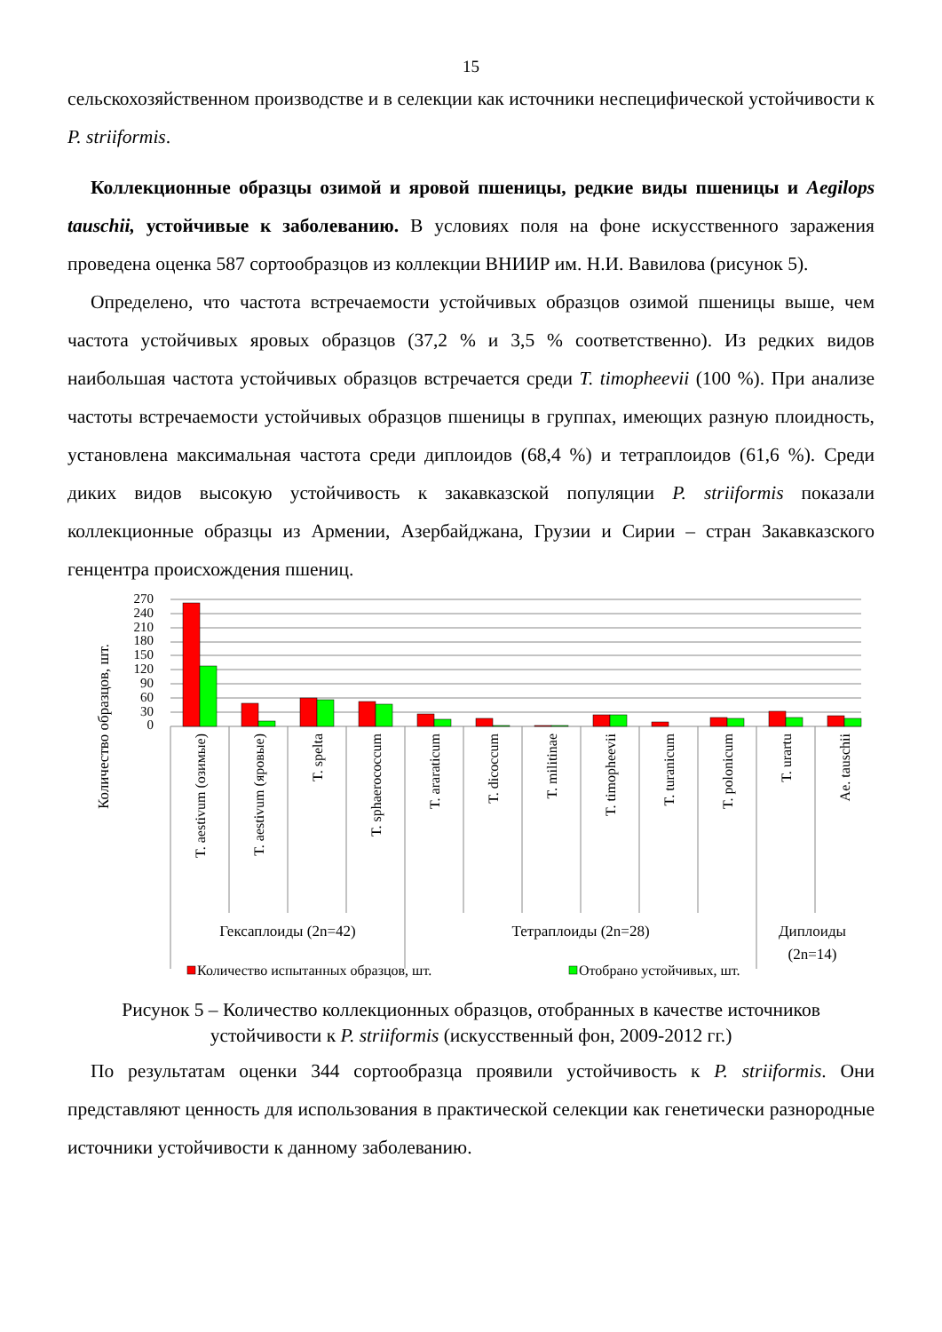15
сельскохозяйственном производстве и в селекции как источники неспецифической устойчивости к P. striiformis.
Коллекционные образцы озимой и яровой пшеницы, редкие виды пшеницы и Aegilops tauschii, устойчивые к заболеванию. В условиях поля на фоне искусственного заражения проведена оценка 587 сортообразцов из коллекции ВНИИР им. Н.И. Вавилова (рисунок 5).
Определено, что частота встречаемости устойчивых образцов озимой пшеницы выше, чем частота устойчивых яровых образцов (37,2 % и 3,5 % соответственно). Из редких видов наибольшая частота устойчивых образцов встречается среди T. timopheevii (100 %). При анализе частоты встречаемости устойчивых образцов пшеницы в группах, имеющих разную плоидность, установлена максимальная частота среди диплоидов (68,4 %) и тетраплоидов (61,6 %). Среди диких видов высокую устойчивость к закавказской популяции P. striiformis показали коллекционные образцы из Армении, Азербайджана, Грузии и Сирии – стран Закавказского генцентра происхождения пшениц.
Количество образцов, шт.
0
30
60
90
120
150
180
210
240
270
T. aestivum (озимые)
T. aestivum (яровые)
T. spelta
T. sphaerococcum
T. araraticum
T. dicoccum
T. militinae
T. timopheevii
T. turanicum
T. polonicum
T. urartu
Ae. tauschii
Гексаплоиды (2n=42)
Тетраплоиды (2n=28)
Диплоиды
(2n=14)
Количество испытанных образцов, шт.
Отобрано устойчивых, шт.
Рисунок 5 – Количество коллекционных образцов, отобранных в качестве источников устойчивости к P. striiformis (искусственный фон, 2009-2012 гг.)
По результатам оценки 344 сортообразца проявили устойчивость к P. striiformis. Они представляют ценность для использования в практической селекции как генетически разнородные источники устойчивости к данному заболеванию.